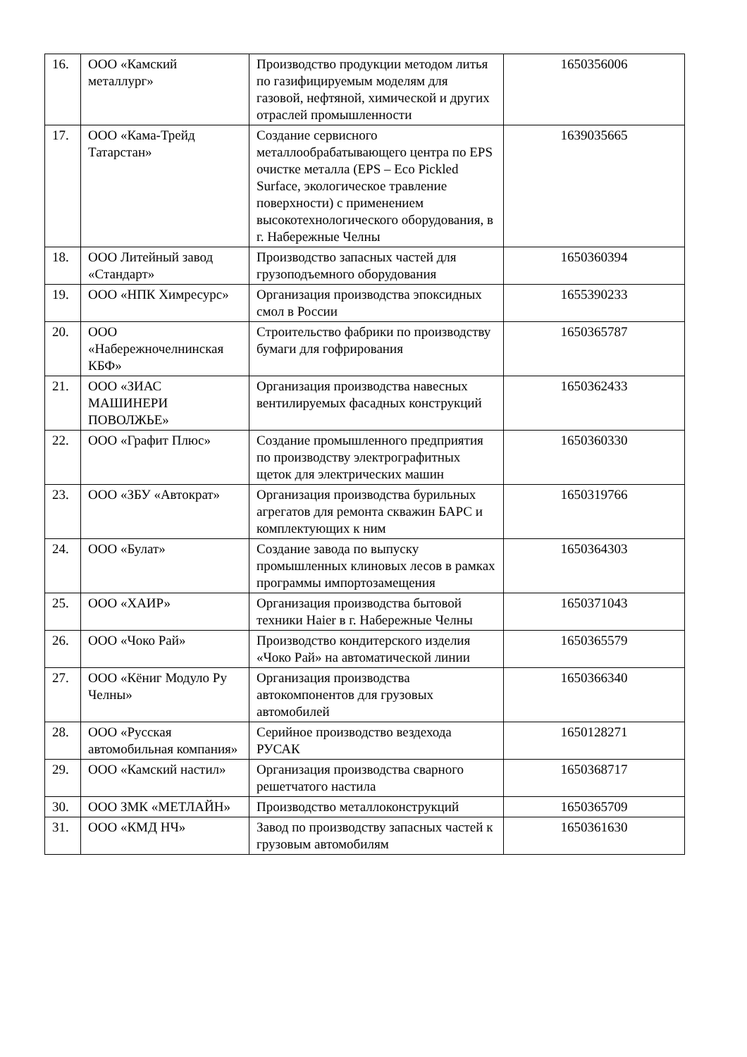| 16. | ООО «Камский металлург» | Производство продукции методом литья по газифицируемым моделям для газовой, нефтяной, химической и других отраслей промышленности | 1650356006 |
| 17. | ООО «Кама-Трейд Татарстан» | Создание сервисного металлообрабатывающего центра по EPS очистке металла (EPS – Eco Pickled Surface, экологическое травление поверхности) с применением высокотехнологического оборудования, в г. Набережные Челны | 1639035665 |
| 18. | ООО Литейный завод «Стандарт» | Производство запасных частей для грузоподъемного оборудования | 1650360394 |
| 19. | ООО «НПК Химресурс» | Организация производства эпоксидных смол в России | 1655390233 |
| 20. | ООО «Набережночелнинская КБФ» | Строительство фабрики по производству бумаги для гофрирования | 1650365787 |
| 21. | ООО «ЗИАС МАШИНЕРИ ПОВОЛЖЬЕ» | Организация производства навесных вентилируемых фасадных конструкций | 1650362433 |
| 22. | ООО «Графит Плюс» | Создание промышленного предприятия по производству электрографитных щеток для электрических машин | 1650360330 |
| 23. | ООО «ЗБУ «Автократ» | Организация производства бурильных агрегатов для ремонта скважин БАРС и комплектующих к ним | 1650319766 |
| 24. | ООО «Булат» | Создание завода по выпуску промышленных клиновых лесов в рамках программы импортозамещения | 1650364303 |
| 25. | ООО «ХАИР» | Организация производства бытовой техники Haier в г. Набережные Челны | 1650371043 |
| 26. | ООО «Чоко Рай» | Производство кондитерского изделия «Чоко Рай» на автоматической линии | 1650365579 |
| 27. | ООО «Кёниг Модуло Ру Челны» | Организация производства автокомпонентов для грузовых автомобилей | 1650366340 |
| 28. | ООО «Русская автомобильная компания» | Серийное производство вездехода РУСАК | 1650128271 |
| 29. | ООО «Камский настил» | Организация производства сварного решетчатого настила | 1650368717 |
| 30. | ООО ЗМК «МЕТЛАЙН» | Производство металлоконструкций | 1650365709 |
| 31. | ООО «КМД НЧ» | Завод по производству запасных частей к грузовым автомобилям | 1650361630 |